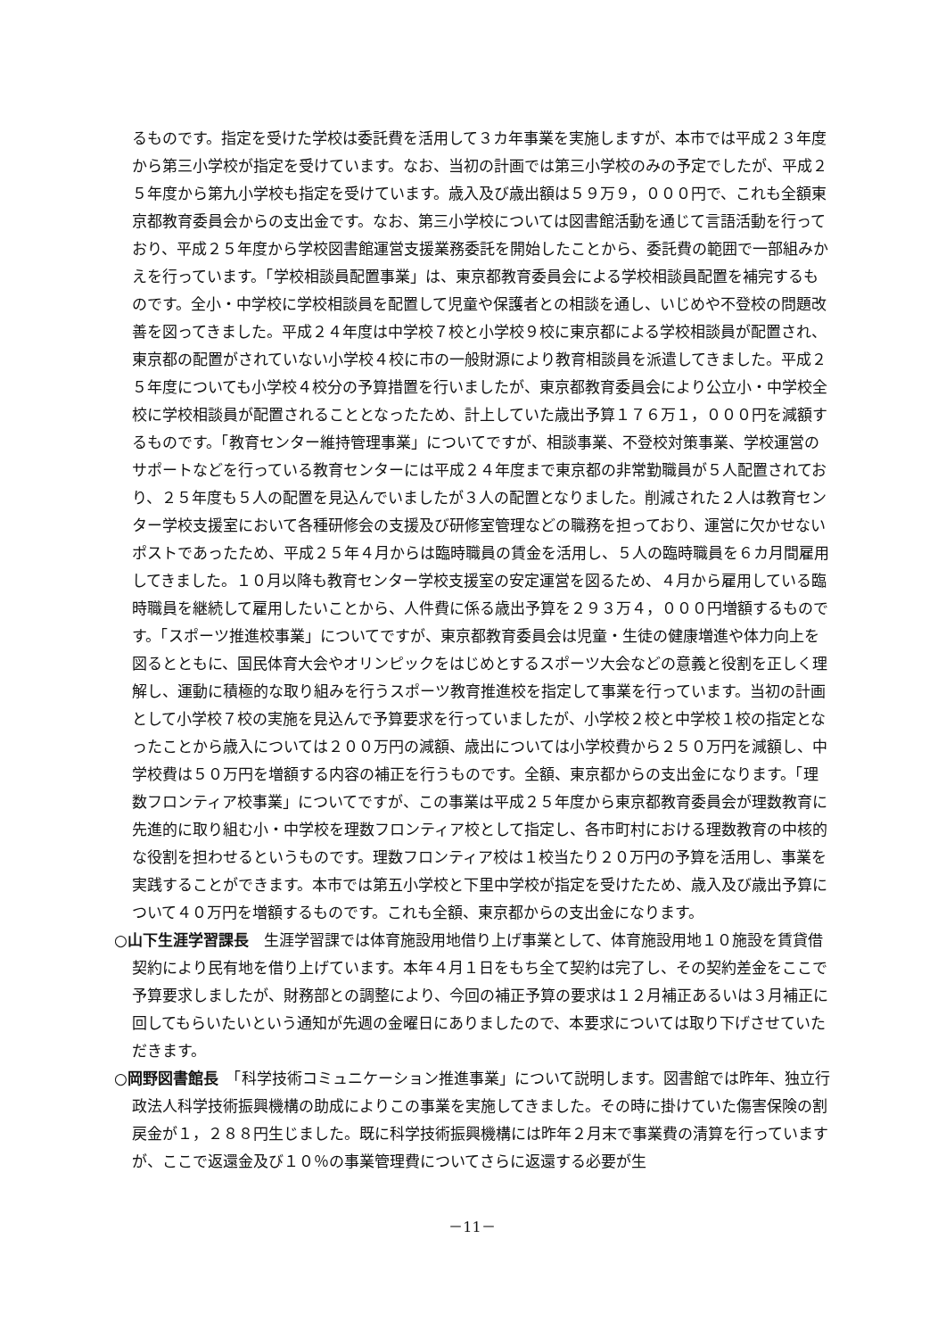るものです。指定を受けた学校は委託費を活用して３カ年事業を実施しますが、本市では平成２３年度から第三小学校が指定を受けています。なお、当初の計画では第三小学校のみの予定でしたが、平成２５年度から第九小学校も指定を受けています。歳入及び歳出額は５９万９，０００円で、これも全額東京都教育委員会からの支出金です。なお、第三小学校については図書館活動を通じて言語活動を行っており、平成２５年度から学校図書館運営支援業務委託を開始したことから、委託費の範囲で一部組みかえを行っています。「学校相談員配置事業」は、東京都教育委員会による学校相談員配置を補完するものです。全小・中学校に学校相談員を配置して児童や保護者との相談を通し、いじめや不登校の問題改善を図ってきました。平成２４年度は中学校７校と小学校９校に東京都による学校相談員が配置され、東京都の配置がされていない小学校４校に市の一般財源により教育相談員を派遣してきました。平成２５年度についても小学校４校分の予算措置を行いましたが、東京都教育委員会により公立小・中学校全校に学校相談員が配置されることとなったため、計上していた歳出予算１７６万１，０００円を減額するものです。「教育センター維持管理事業」についてですが、相談事業、不登校対策事業、学校運営のサポートなどを行っている教育センターには平成２４年度まで東京都の非常勤職員が５人配置されており、２５年度も５人の配置を見込んでいましたが３人の配置となりました。削減された２人は教育センター学校支援室において各種研修会の支援及び研修室管理などの職務を担っており、運営に欠かせないポストであったため、平成２５年４月からは臨時職員の賃金を活用し、５人の臨時職員を６カ月間雇用してきました。１０月以降も教育センター学校支援室の安定運営を図るため、４月から雇用している臨時職員を継続して雇用したいことから、人件費に係る歳出予算を２９３万４，０００円増額するものです。「スポーツ推進校事業」についてですが、東京都教育委員会は児童・生徒の健康増進や体力向上を図るとともに、国民体育大会やオリンピックをはじめとするスポーツ大会などの意義と役割を正しく理解し、運動に積極的な取り組みを行うスポーツ教育推進校を指定して事業を行っています。当初の計画として小学校７校の実施を見込んで予算要求を行っていましたが、小学校２校と中学校１校の指定となったことから歳入については２００万円の減額、歳出については小学校費から２５０万円を減額し、中学校費は５０万円を増額する内容の補正を行うものです。全額、東京都からの支出金になります。「理数フロンティア校事業」についてですが、この事業は平成２５年度から東京都教育委員会が理数教育に先進的に取り組む小・中学校を理数フロンティア校として指定し、各市町村における理数教育の中核的な役割を担わせるというものです。理数フロンティア校は１校当たり２０万円の予算を活用し、事業を実践することができます。本市では第五小学校と下里中学校が指定を受けたため、歳入及び歳出予算について４０万円を増額するものです。これも全額、東京都からの支出金になります。
○山下生涯学習課長　生涯学習課では体育施設用地借り上げ事業として、体育施設用地１０施設を賃貸借契約により民有地を借り上げています。本年４月１日をもち全て契約は完了し、その契約差金をここで予算要求しましたが、財務部との調整により、今回の補正予算の要求は１２月補正あるいは３月補正に回してもらいたいという通知が先週の金曜日にありましたので、本要求については取り下げさせていただきます。
○岡野図書館長　「科学技術コミュニケーション推進事業」について説明します。図書館では昨年、独立行政法人科学技術振興機構の助成によりこの事業を実施してきました。その時に掛けていた傷害保険の割戻金が１，２８８円生じました。既に科学技術振興機構には昨年２月末で事業費の清算を行っていますが、ここで返還金及び１０％の事業管理費についてさらに返還する必要が生
－11－